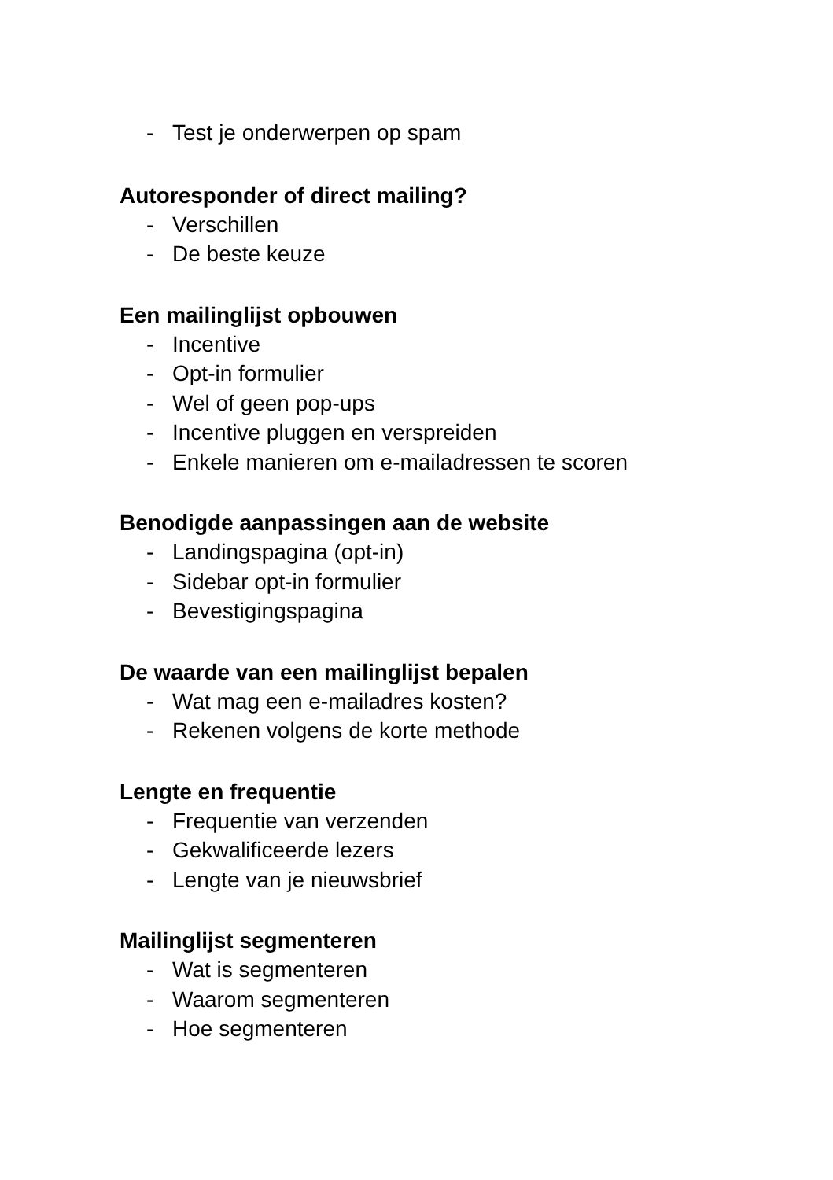- Test je onderwerpen op spam
Autoresponder of direct mailing?
- Verschillen
- De beste keuze
Een mailinglijst opbouwen
- Incentive
- Opt-in formulier
- Wel of geen pop-ups
- Incentive pluggen en verspreiden
- Enkele manieren om e-mailadressen te scoren
Benodigde aanpassingen aan de website
- Landingspagina (opt-in)
- Sidebar opt-in formulier
- Bevestigingspagina
De waarde van een mailinglijst bepalen
- Wat mag een e-mailadres kosten?
- Rekenen volgens de korte methode
Lengte en frequentie
- Frequentie van verzenden
- Gekwalificeerde lezers
- Lengte van je nieuwsbrief
Mailinglijst segmenteren
- Wat is segmenteren
- Waarom segmenteren
- Hoe segmenteren